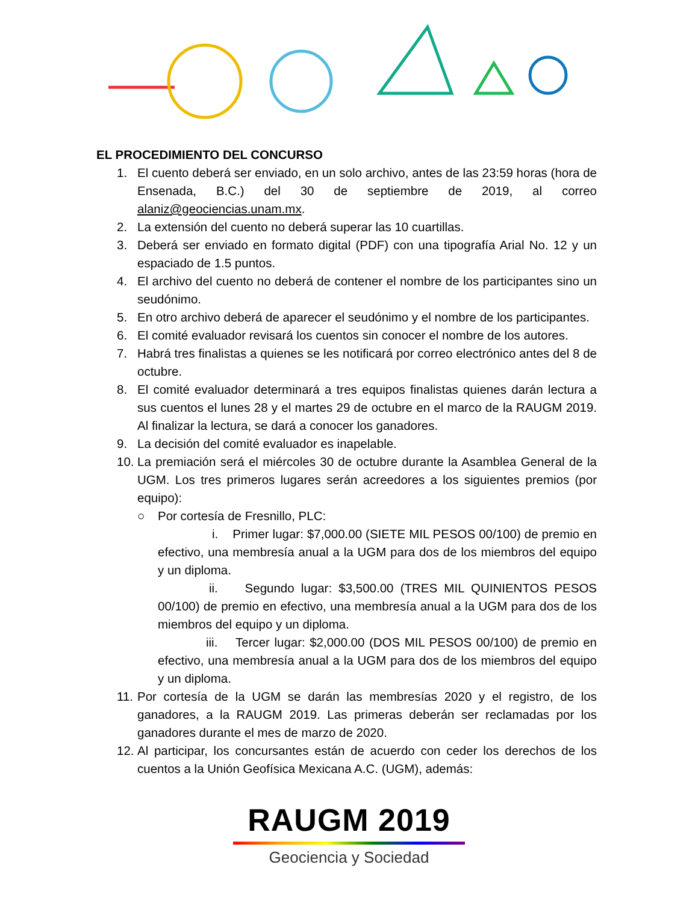EL PROCEDIMIENTO DEL CONCURSO
1. El cuento deberá ser enviado, en un solo archivo, antes de las 23:59 horas (hora de Ensenada, B.C.) del 30 de septiembre de 2019, al correo alaniz@geociencias.unam.mx.
2. La extensión del cuento no deberá superar las 10 cuartillas.
3. Deberá ser enviado en formato digital (PDF) con una tipografía Arial No. 12 y un espaciado de 1.5 puntos.
4. El archivo del cuento no deberá de contener el nombre de los participantes sino un seudónimo.
5. En otro archivo deberá de aparecer el seudónimo y el nombre de los participantes.
6. El comité evaluador revisará los cuentos sin conocer el nombre de los autores.
7. Habrá tres finalistas a quienes se les notificará por correo electrónico antes del 8 de octubre.
8. El comité evaluador determinará a tres equipos finalistas quienes darán lectura a sus cuentos el lunes 28 y el martes 29 de octubre en el marco de la RAUGM 2019. Al finalizar la lectura, se dará a conocer los ganadores.
9. La decisión del comité evaluador es inapelable.
10. La premiación será el miércoles 30 de octubre durante la Asamblea General de la UGM. Los tres primeros lugares serán acreedores a los siguientes premios (por equipo):
○ Por cortesía de Fresnillo, PLC:
i. Primer lugar: $7,000.00 (SIETE MIL PESOS 00/100) de premio en efectivo, una membresía anual a la UGM para dos de los miembros del equipo y un diploma.
ii. Segundo lugar: $3,500.00 (TRES MIL QUINIENTOS PESOS 00/100) de premio en efectivo, una membresía anual a la UGM para dos de los miembros del equipo y un diploma.
iii. Tercer lugar: $2,000.00 (DOS MIL PESOS 00/100) de premio en efectivo, una membresía anual a la UGM para dos de los miembros del equipo y un diploma.
11. Por cortesía de la UGM se darán las membresías 2020 y el registro, de los ganadores, a la RAUGM 2019. Las primeras deberán ser reclamadas por los ganadores durante el mes de marzo de 2020.
12. Al participar, los concursantes están de acuerdo con ceder los derechos de los cuentos a la Unión Geofísica Mexicana A.C. (UGM), además:
RAUGM 2019
Geociencia y Sociedad